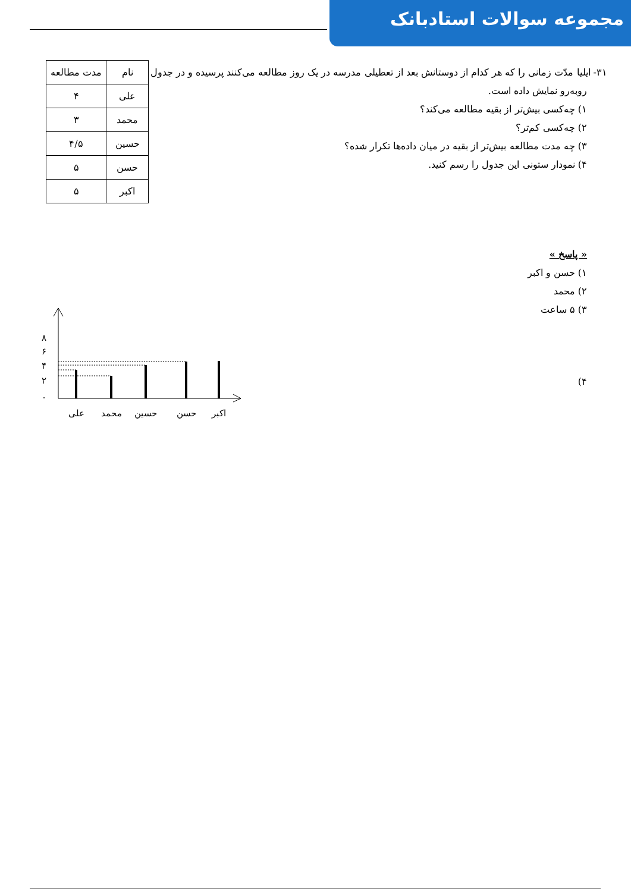مجموعه سوالات استادبانک
۳۱- ایلیا مدّت زمانی را که هر کدام از دوستانش بعد از تعطیلی مدرسه در یک روز مطالعه می‌کنند پرسیده و در جدول
| نام | مدت مطالعه |
| علی | ۴ |
| محمد | ۳ |
| حسین | ۴/۵ |
| حسن | ۵ |
| اکبر | ۵ |
روبه‌رو نمایش داده است.
۱) چه‌کسی بیش‌تر از بقیه مطالعه می‌کند؟
۲) چه‌کسی کم‌تر؟
۳) چه مدت مطالعه بیش‌تر از بقیه در میان داده‌ها تکرار شده؟
۴) نمودار ستونی این جدول را رسم کنید.
« پاسخ »
۱) حسن و اکبر
۲) محمد
۳) ۵ ساعت
۴)
۰
۲
۴
۶
۸
علی
محمد
حسین
حسن
اکبر